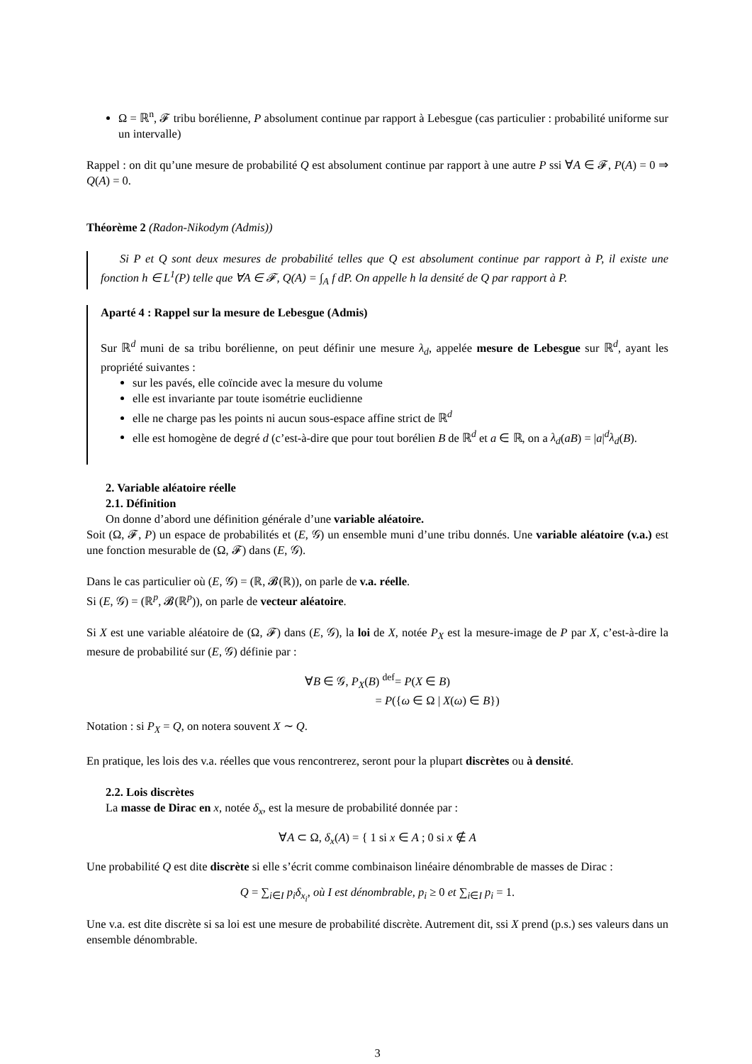Ω = ℝ<sup>n</sup>, 𝓕 tribu borélienne, P absolument continue par rapport à Lebesgue (cas particulier : probabilité uniforme sur un intervalle)
Rappel : on dit qu’une mesure de probabilité Q est absolument continue par rapport à une autre P ssi ∀A ∈ 𝓕, P(A) = 0 ⇒ Q(A) = 0.
Théorème 2 (Radon-Nikodym (Admis))
Si P et Q sont deux mesures de probabilité telles que Q est absolument continue par rapport à P, il existe une fonction h ∈ L<sup>1</sup>(P) telle que ∀A ∈ 𝓕, Q(A) = ∫<sub>A</sub> f dP. On appelle h la densité de Q par rapport à P.
Aparté 4 : Rappel sur la mesure de Lebesgue (Admis)
Sur ℝ<sup>d</sup> muni de sa tribu borélienne, on peut définir une mesure λ<sub>d</sub>, appelée mesure de Lebesgue sur ℝ<sup>d</sup>, ayant les propriété suivantes :
sur les pavés, elle coïncide avec la mesure du volume
elle est invariante par toute isométrie euclidienne
elle ne charge pas les points ni aucun sous-espace affine strict de ℝ<sup>d</sup>
elle est homogène de degré d (c’est-à-dire que pour tout borélien B de ℝ<sup>d</sup> et a ∈ ℝ, on a λ<sub>d</sub>(aB) = |a|<sup>d</sup>λ<sub>d</sub>(B).
2. Variable aléatoire réelle
2.1. Définition
On donne d’abord une définition générale d’une variable aléatoire.
Soit (Ω, 𝓕, P) un espace de probabilités et (E, 𝒢) un ensemble muni d’une tribu donnés. Une variable aléatoire (v.a.) est une fonction mesurable de (Ω, 𝓕) dans (E, 𝒢).
Dans le cas particulier où (E, 𝒢) = (ℝ, 𝓑(ℝ)), on parle de v.a. réelle.
Si (E, 𝒢) = (ℝ<sup>p</sup>, 𝓑(ℝ<sup>p</sup>)), on parle de vecteur aléatoire.
Si X est une variable aléatoire de (Ω, 𝓕) dans (E, 𝒢), la loi de X, notée P<sub>X</sub> est la mesure-image de P par X, c’est-à-dire la mesure de probabilité sur (E, 𝒢) définie par :
∀B ∈ 𝒢, P<sub>X</sub>(B) <sup>def</sup>= P(X ∈ B)
= P({ω ∈ Ω | X(ω) ∈ B})
Notation : si P<sub>X</sub> = Q, on notera souvent X ∼ Q.
En pratique, les lois des v.a. réelles que vous rencontrerez, seront pour la plupart discrètes ou à densité.
2.2. Lois discrètes
La masse de Dirac en x, notée δ<sub>x</sub>, est la mesure de probabilité donnée par :
∀A ⊂ Ω, δ<sub>x</sub>(A) = { 1 si x ∈ A ; 0 si x ∉ A
Une probabilité Q est dite discrète si elle s’écrit comme combinaison linéaire dénombrable de masses de Dirac :
Q = ∑<sub>i∈I</sub> p<sub>i</sub>δ<sub>x<sub>i</sub></sub>, où I est dénombrable, p<sub>i</sub> ≥ 0 et ∑<sub>i∈I</sub> p<sub>i</sub> = 1.
Une v.a. est dite discrète si sa loi est une mesure de probabilité discrète. Autrement dit, ssi X prend (p.s.) ses valeurs dans un ensemble dénombrable.
3